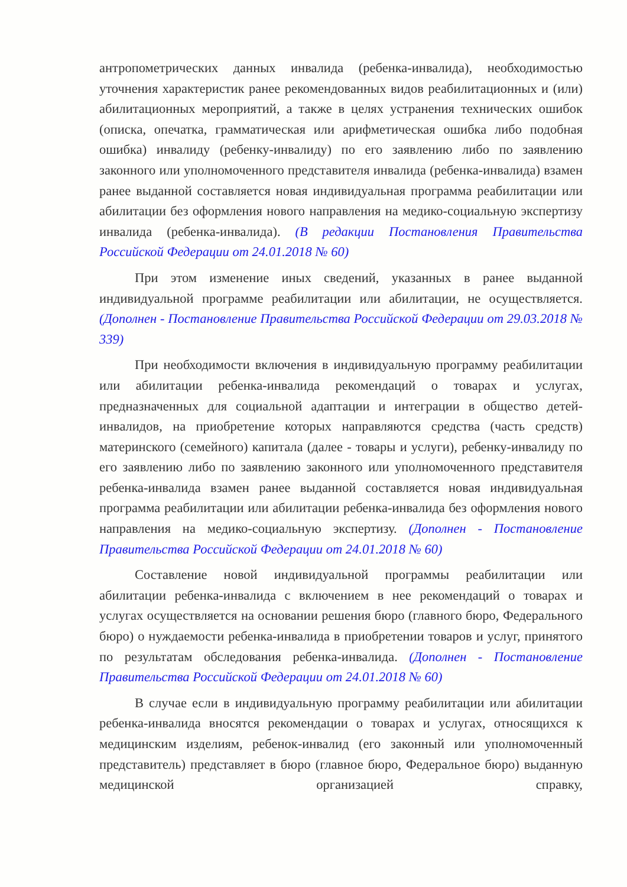антропометрических данных инвалида (ребенка-инвалида), необходимостью уточнения характеристик ранее рекомендованных видов реабилитационных и (или) абилитационных мероприятий, а также в целях устранения технических ошибок (описка, опечатка, грамматическая или арифметическая ошибка либо подобная ошибка) инвалиду (ребенку-инвалиду) по его заявлению либо по заявлению законного или уполномоченного представителя инвалида (ребенка-инвалида) взамен ранее выданной составляется новая индивидуальная программа реабилитации или абилитации без оформления нового направления на медико-социальную экспертизу инвалида (ребенка-инвалида). (В редакции Постановления Правительства Российской Федерации от 24.01.2018 № 60)
При этом изменение иных сведений, указанных в ранее выданной индивидуальной программе реабилитации или абилитации, не осуществляется. (Дополнен - Постановление Правительства Российской Федерации от 29.03.2018 № 339)
При необходимости включения в индивидуальную программу реабилитации или абилитации ребенка-инвалида рекомендаций о товарах и услугах, предназначенных для социальной адаптации и интеграции в общество детей-инвалидов, на приобретение которых направляются средства (часть средств) материнского (семейного) капитала (далее - товары и услуги), ребенку-инвалиду по его заявлению либо по заявлению законного или уполномоченного представителя ребенка-инвалида взамен ранее выданной составляется новая индивидуальная программа реабилитации или абилитации ребенка-инвалида без оформления нового направления на медико-социальную экспертизу. (Дополнен - Постановление Правительства Российской Федерации от 24.01.2018 № 60)
Составление новой индивидуальной программы реабилитации или абилитации ребенка-инвалида с включением в нее рекомендаций о товарах и услугах осуществляется на основании решения бюро (главного бюро, Федерального бюро) о нуждаемости ребенка-инвалида в приобретении товаров и услуг, принятого по результатам обследования ребенка-инвалида. (Дополнен - Постановление Правительства Российской Федерации от 24.01.2018 № 60)
В случае если в индивидуальную программу реабилитации или абилитации ребенка-инвалида вносятся рекомендации о товарах и услугах, относящихся к медицинским изделиям, ребенок-инвалид (его законный или уполномоченный представитель) представляет в бюро (главное бюро, Федеральное бюро) выданную медицинской организацией справку,